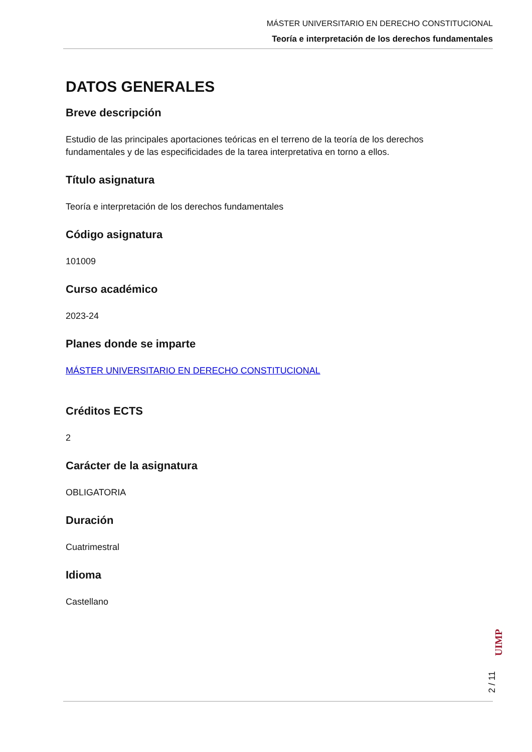MÁSTER UNIVERSITARIO EN DERECHO CONSTITUCIONAL
Teoría e interpretación de los derechos fundamentales
DATOS GENERALES
Breve descripción
Estudio de las principales aportaciones teóricas en el terreno de la teoría de los derechos fundamentales y de las especificidades de la tarea interpretativa en torno a ellos.
Título asignatura
Teoría e interpretación de los derechos fundamentales
Código asignatura
101009
Curso académico
2023-24
Planes donde se imparte
MÁSTER UNIVERSITARIO EN DERECHO CONSTITUCIONAL
Créditos ECTS
2
Carácter de la asignatura
OBLIGATORIA
Duración
Cuatrimestral
Idioma
Castellano
UIMP
2 / 11